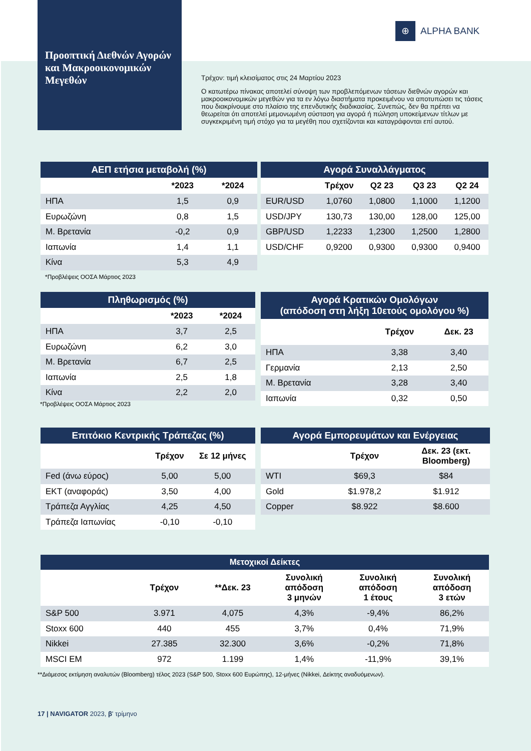Προοπτική Διεθνών Αγορών και Μακροοικονομικών Μεγεθών
⊕ ALPHA BANK
Τρέχον: τιμή κλεισίματος στις 24 Μαρτίου 2023
Ο κατωτέρω πίνακας αποτελεί σύνοψη των προβλεπόμενων τάσεων διεθνών αγορών και μακροοικονομικών μεγεθών για τα εν λόγω διαστήματα προκειμένου να αποτυπώσει τις τάσεις που διακρίνουμε στο πλαίσιο της επενδυτικής διαδικασίας. Συνεπώς, δεν θα πρέπει να θεωρείται ότι αποτελεί μεμονωμένη σύσταση για αγορά ή πώληση υποκείμενων τίτλων με συγκεκριμένη τιμή στόχο για τα μεγέθη που σχετίζονται και καταγράφονται επί αυτού.
| ΑΕΠ ετήσια μεταβολή (%) | | |
| --- | --- | --- |
| | *2023 | *2024 |
| ΗΠΑ | 1,5 | 0,9 |
| Ευρωζώνη | 0,8 | 1,5 |
| Μ. Βρετανία | -0,2 | 0,9 |
| Ιαπωνία | 1,4 | 1,1 |
| Κίνα | 5,3 | 4,9 |
*Προβλέψεις ΟΟΣΑ Μάρτιος 2023
| Αγορά Συναλλάγματος | | | | |
| --- | --- | --- | --- | --- |
| | Τρέχον | Q2 23 | Q3 23 | Q2 24 |
| EUR/USD | 1,0760 | 1,0800 | 1,1000 | 1,1200 |
| USD/JPY | 130,73 | 130,00 | 128,00 | 125,00 |
| GBP/USD | 1,2233 | 1,2300 | 1,2500 | 1,2800 |
| USD/CHF | 0,9200 | 0,9300 | 0,9300 | 0,9400 |
| Πληθωρισμός (%) | | |
| --- | --- | --- |
| | *2023 | *2024 |
| ΗΠΑ | 3,7 | 2,5 |
| Ευρωζώνη | 6,2 | 3,0 |
| Μ. Βρετανία | 6,7 | 2,5 |
| Ιαπωνία | 2,5 | 1,8 |
| Κίνα | 2,2 | 2,0 |
*Προβλέψεις ΟΟΣΑ Μάρτιος 2023
| Αγορά Κρατικών Ομολόγων (απόδοση στη λήξη 10ετούς ομολόγου %) | | |
| --- | --- | --- |
| | Τρέχον | Δεκ. 23 |
| ΗΠΑ | 3,38 | 3,40 |
| Γερμανία | 2,13 | 2,50 |
| Μ. Βρετανία | 3,28 | 3,40 |
| Ιαπωνία | 0,32 | 0,50 |
| Επιτόκιο Κεντρικής Τράπεζας (%) | | |
| --- | --- | --- |
| | Τρέχον | Σε 12 μήνες |
| Fed (άνω εύρος) | 5,00 | 5,00 |
| ΕΚΤ (αναφοράς) | 3,50 | 4,00 |
| Τράπεζα Αγγλίας | 4,25 | 4,50 |
| Τράπεζα Ιαπωνίας | -0,10 | -0,10 |
| Αγορά Εμπορευμάτων και Ενέργειας | | |
| --- | --- | --- |
| | Τρέχον | Δεκ. 23 (εκτ. Bloomberg) |
| WTI | $69,3 | $84 |
| Gold | $1.978,2 | $1.912 |
| Copper | $8.922 | $8.600 |
| Μετοχικοί Δείκτες | | | | | |
| --- | --- | --- | --- | --- | --- |
| | Τρέχον | **Δεκ. 23 | Συνολική απόδοση 3 μηνών | Συνολική απόδοση 1 έτους | Συνολική απόδοση 3 ετών |
| S&P 500 | 3.971 | 4,075 | 4,3% | -9,4% | 86,2% |
| Stoxx 600 | 440 | 455 | 3,7% | 0,4% | 71,9% |
| Nikkei | 27.385 | 32.300 | 3,6% | -0,2% | 71,8% |
| MSCI EM | 972 | 1.199 | 1,4% | -11,9% | 39,1% |
**Διάμεσος εκτίμηση αναλυτών (Bloomberg) τέλος 2023 (S&P 500, Stoxx 600 Ευρώπης), 12-μήνες (Nikkei, Δείκτης αναδυόμενων).
17 | NAVIGATOR 2023, β' τρίμηνο